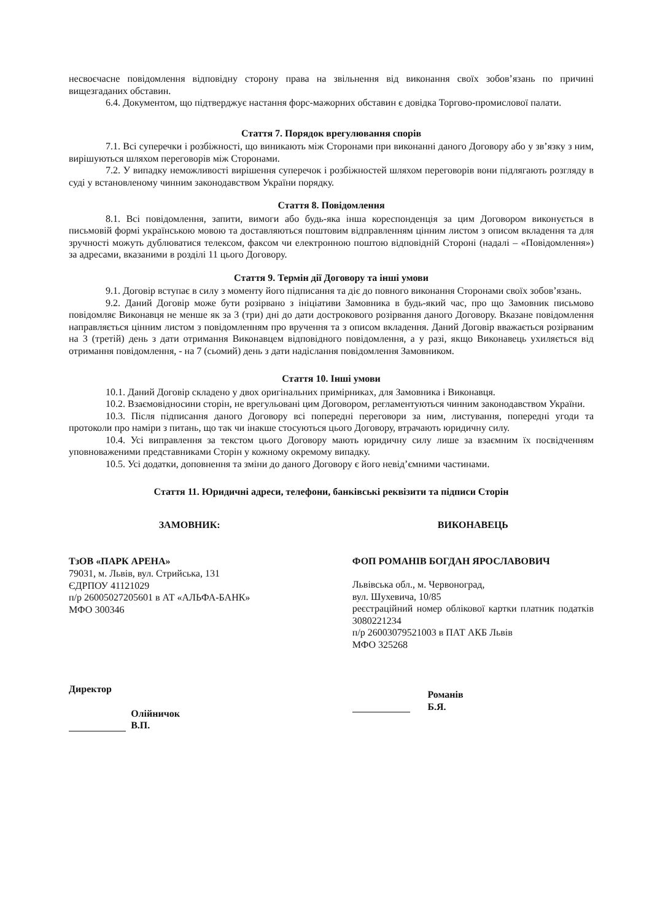несвоєчасне повідомлення відповідну сторону права на звільнення від виконання своїх зобов’язань по причині вищезгаданих обставин.
6.4. Документом, що підтверджує настання форс-мажорних обставин є довідка Торгово-промислової палати.
Стаття 7. Порядок врегулювання спорів
7.1. Всі суперечки і розбіжності, що виникають між Сторонами при виконанні даного Договору або у зв’язку з ним, вирішуються шляхом переговорів між Сторонами.
7.2. У випадку неможливості вирішення суперечок і розбіжностей шляхом переговорів вони підлягають розгляду в суді у встановленому чинним законодавством України порядку.
Стаття 8. Повідомлення
8.1. Всі повідомлення, запити, вимоги або будь-яка інша кореспонденція за цим Договором виконується в письмовій формі українською мовою та доставляються поштовим відправленням цінним листом з описом вкладення та для зручності можуть дублюватися телексом, факсом чи електронною поштою відповідній Стороні (надалі – «Повідомлення») за адресами, вказаними в розділі 11 цього Договору.
Стаття 9. Термін дії Договору та інші умови
9.1. Договір вступає в силу з моменту його підписання та діє до повного виконання Сторонами своїх зобов’язань.
9.2. Даний Договір може бути розірвано з ініціативи Замовника в будь-який час, про що Замовник письмово повідомляє Виконавця не менше як за 3 (три) дні до дати дострокового розірвання даного Договору. Вказане повідомлення направляється цінним листом з повідомленням про вручення та з описом вкладення. Даний Договір вважається розірваним на 3 (третій) день з дати отримання Виконавцем відповідного повідомлення, а у разі, якщо Виконавець ухиляється від отримання повідомлення, - на 7 (сьомий) день з дати надіслання повідомлення Замовником.
Стаття 10. Інші умови
10.1. Даний Договір складено у двох оригінальних примірниках, для Замовника і Виконавця.
10.2. Взаємовідносини сторін, не врегульовані цим Договором, регламентуються чинним законодавством України.
10.3. Після підписання даного Договору всі попередні переговори за ним, листування, попередні угоди та протоколи про наміри з питань, що так чи інакше стосуються цього Договору, втрачають юридичну силу.
10.4. Усі виправлення за текстом цього Договору мають юридичну силу лише за взаємним їх посвідченням уповноваженими представниками Сторін у кожному окремому випадку.
10.5. Усі додатки, доповнення та зміни до даного Договору є його невід’ємними частинами.
Стаття 11. Юридичні адреси, телефони, банківські реквізити та підписи Сторін
ЗАМОВНИК:
ТзОВ «ПАРК АРЕНА»
79031, м. Львів, вул. Стрийська, 131
ЄДРПОУ 41121029
п/р 26005027205601 в АТ «АЛЬФА-БАНК»
МФО 300346
Директор
Олійничок В.П.
ВИКОНАВЕЦЬ
ФОП РОМАНІВ БОГДАН ЯРОСЛАВОВИЧ
Львівська обл., м. Червоноград,
вул. Шухевича, 10/85
реєстраційний номер облікової картки платник податків 3080221234
п/р 26003079521003 в ПАТ АКБ Львів
МФО 325268
Романів Б.Я.